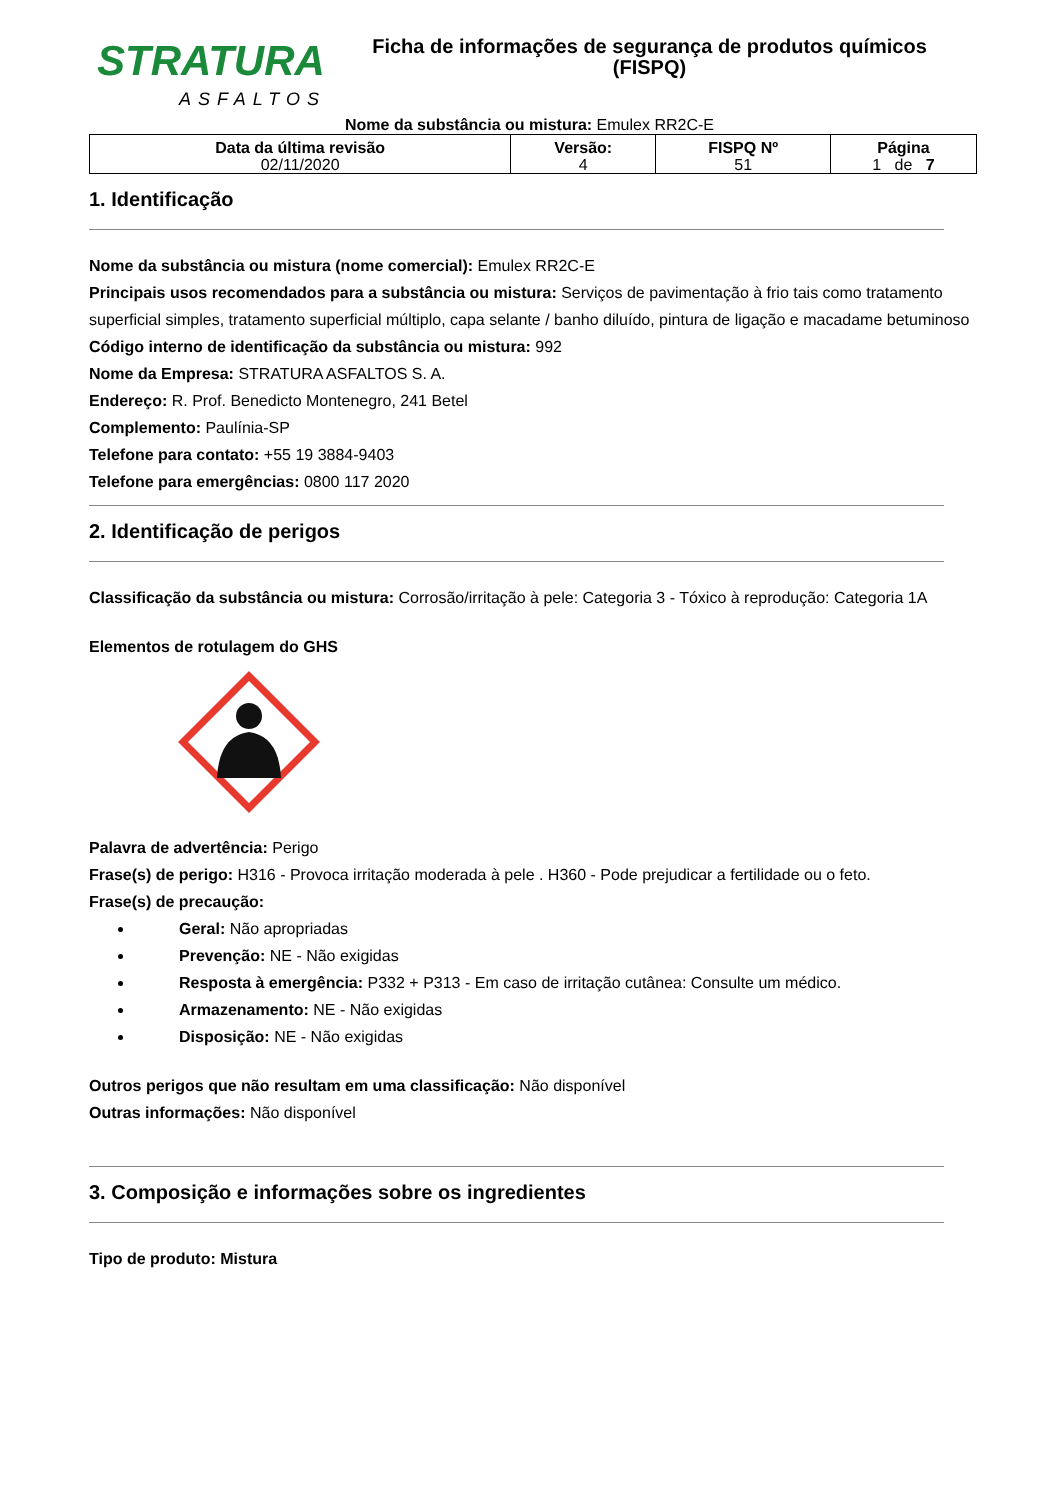STRATURA
ASFALTOS
Ficha de informações de segurança de produtos químicos
(FISPQ)
Nome da substância ou mistura: Emulex RR2C-E
| Data da última revisão 02/11/2020 | Versão: 4 | FISPQ Nº 51 | Página 1 de 7 |
1. Identificação
Nome da substância ou mistura (nome comercial): Emulex RR2C-E
Principais usos recomendados para a substância ou mistura: Serviços de pavimentação à frio tais como tratamento superficial simples, tratamento superficial múltiplo, capa selante / banho diluído, pintura de ligação e macadame betuminoso
Código interno de identificação da substância ou mistura: 992
Nome da Empresa: STRATURA ASFALTOS S. A.
Endereço: R. Prof. Benedicto Montenegro, 241 Betel
Complemento: Paulínia-SP
Telefone para contato: +55 19 3884-9403
Telefone para emergências: 0800 117 2020
2. Identificação de perigos
Classificação da substância ou mistura: Corrosão/irritação à pele: Categoria 3 - Tóxico à reprodução: Categoria 1A
Elementos de rotulagem do GHS
Palavra de advertência: Perigo
Frase(s) de perigo: H316 - Provoca irritação moderada à pele . H360 - Pode prejudicar a fertilidade ou o feto.
Frase(s) de precaução:
Geral: Não apropriadas
Prevenção: NE - Não exigidas
Resposta à emergência: P332 + P313 - Em caso de irritação cutânea: Consulte um médico.
Armazenamento: NE - Não exigidas
Disposição: NE - Não exigidas
Outros perigos que não resultam em uma classificação: Não disponível
Outras informações: Não disponível
3. Composição e informações sobre os ingredientes
Tipo de produto: Mistura